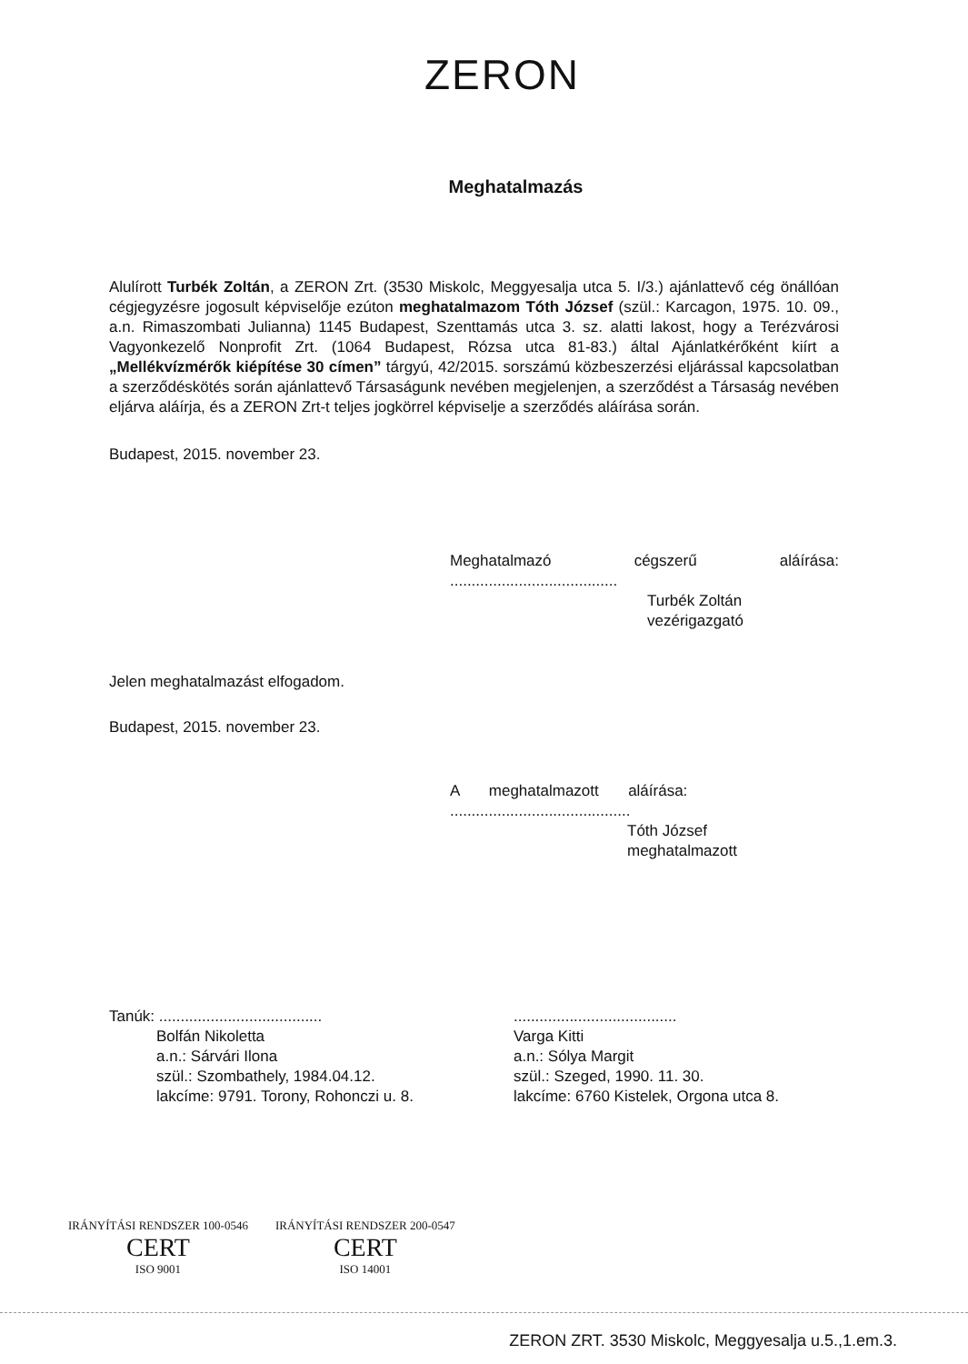ZERON
Meghatalmazás
Alulírott Turbék Zoltán, a ZERON Zrt. (3530 Miskolc, Meggyesalja utca 5. I/3.) ajánlattevő cég önállóan cégjegyzésre jogosult képviselője ezúton meghatalmazom Tóth József (szül.: Karcagon, 1975. 10. 09., a.n. Rimaszombati Julianna) 1145 Budapest, Szenttamás utca 3. sz. alatti lakost, hogy a Terézvárosi Vagyonkezelő Nonprofit Zrt. (1064 Budapest, Rózsa utca 81-83.) által Ajánlatkérőként kiírt a „Mellékvízmérők kiépítése 30 címen” tárgyú, 42/2015. sorszámú közbeszerzési eljárással kapcsolatban a szerződéskötés során ajánlattevő Társaságunk nevében megjelenjen, a szerződést a Társaság nevében eljárva aláírja, és a ZERON Zrt-t teljes jogkörrel képviselje a szerződés aláírása során.
Budapest, 2015. november 23.
Meghatalmazó cégszerű aláírása: .......................................
Turbék Zoltán
vezérigazgató
Jelen meghatalmazást elfogadom.
Budapest, 2015. november 23.
A meghatalmazott aláírása: ..........................................
Tóth József
meghatalmazott
Tanúk: ......................................
Bolfán Nikoletta
a.n.: Sárvári Ilona
szül.: Szombathely, 1984.04.12.
lakcíme: 9791. Torony, Rohonczi u. 8.
......................................
Varga Kitti
a.n.: Sólya Margit
szül.: Szeged, 1990. 11. 30.
lakcíme: 6760 Kistelek, Orgona utca 8.
IRÁNYÍTÁSI RENDSZER 100-0546
CERT
ISO 9001
IRÁNYÍTÁSI RENDSZER 200-0547
CERT
ISO 14001
ZERON ZRT. 3530 Miskolc, Meggyesalja u.5.,1.em.3.